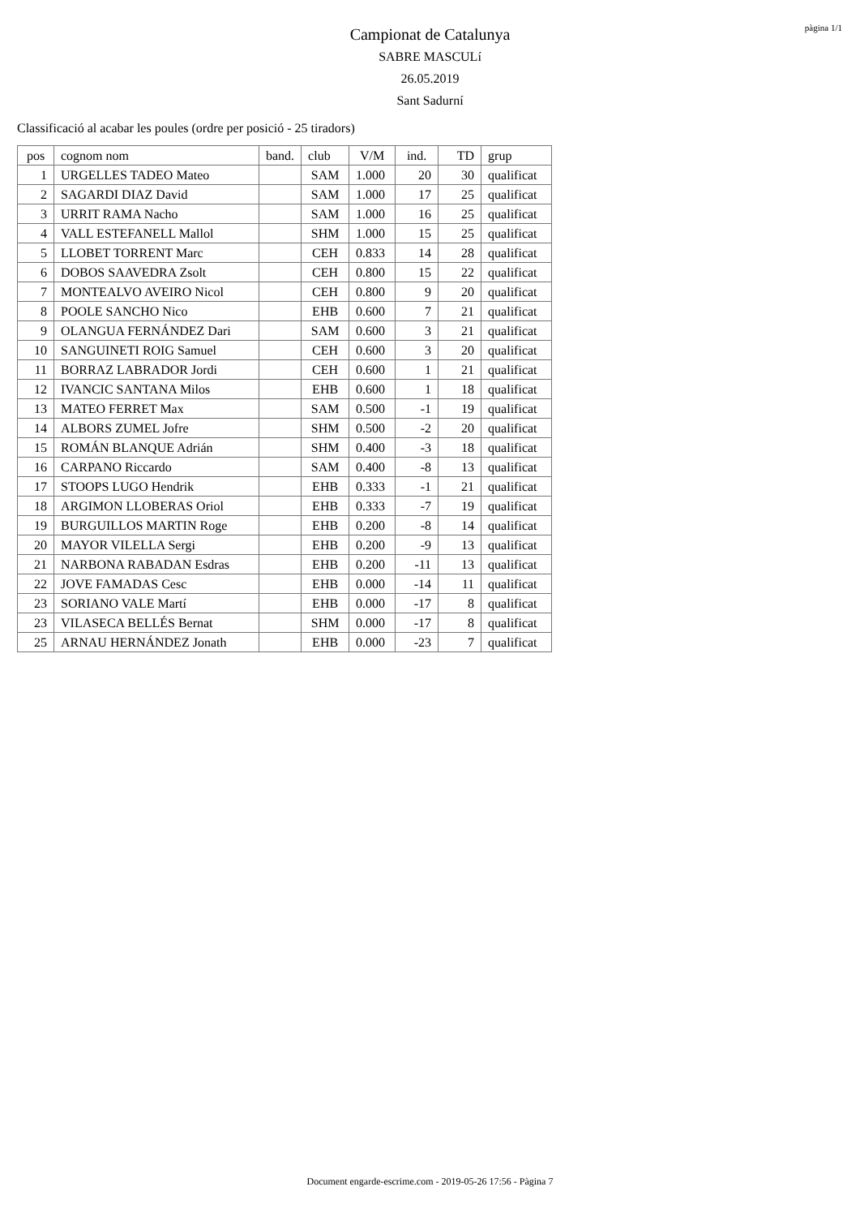pàgina 1/1
Campionat de Catalunya
SABRE MASCULí
26.05.2019
Sant Sadurní
Classificació al acabar les poules (ordre per posició - 25 tiradors)
| pos | cognom nom | band. | club | V/M | ind. | TD | grup |
| --- | --- | --- | --- | --- | --- | --- | --- |
| 1 | URGELLES TADEO Mateo | | SAM | 1.000 | 20 | 30 | qualificat |
| 2 | SAGARDI DIAZ David | | SAM | 1.000 | 17 | 25 | qualificat |
| 3 | URRIT RAMA Nacho | | SAM | 1.000 | 16 | 25 | qualificat |
| 4 | VALL ESTEFANELL Mallol | | SHM | 1.000 | 15 | 25 | qualificat |
| 5 | LLOBET TORRENT Marc | | CEH | 0.833 | 14 | 28 | qualificat |
| 6 | DOBOS SAAVEDRA Zsolt | | CEH | 0.800 | 15 | 22 | qualificat |
| 7 | MONTEALVO AVEIRO Nicol | | CEH | 0.800 | 9 | 20 | qualificat |
| 8 | POOLE SANCHO Nico | | EHB | 0.600 | 7 | 21 | qualificat |
| 9 | OLANGUA FERNÁNDEZ Dari | | SAM | 0.600 | 3 | 21 | qualificat |
| 10 | SANGUINETI ROIG Samuel | | CEH | 0.600 | 3 | 20 | qualificat |
| 11 | BORRAZ LABRADOR Jordi | | CEH | 0.600 | 1 | 21 | qualificat |
| 12 | IVANCIC SANTANA Milos | | EHB | 0.600 | 1 | 18 | qualificat |
| 13 | MATEO FERRET Max | | SAM | 0.500 | -1 | 19 | qualificat |
| 14 | ALBORS ZUMEL Jofre | | SHM | 0.500 | -2 | 20 | qualificat |
| 15 | ROMÁN BLANQUE Adrián | | SHM | 0.400 | -3 | 18 | qualificat |
| 16 | CARPANO Riccardo | | SAM | 0.400 | -8 | 13 | qualificat |
| 17 | STOOPS LUGO Hendrik | | EHB | 0.333 | -1 | 21 | qualificat |
| 18 | ARGIMON LLOBERAS Oriol | | EHB | 0.333 | -7 | 19 | qualificat |
| 19 | BURGUILLOS MARTIN Roge | | EHB | 0.200 | -8 | 14 | qualificat |
| 20 | MAYOR VILELLA Sergi | | EHB | 0.200 | -9 | 13 | qualificat |
| 21 | NARBONA RABADAN Esdras | | EHB | 0.200 | -11 | 13 | qualificat |
| 22 | JOVE FAMADAS Cesc | | EHB | 0.000 | -14 | 11 | qualificat |
| 23 | SORIANO VALE Martí | | EHB | 0.000 | -17 | 8 | qualificat |
| 23 | VILASECA BELLÉS Bernat | | SHM | 0.000 | -17 | 8 | qualificat |
| 25 | ARNAU HERNÁNDEZ Jonath | | EHB | 0.000 | -23 | 7 | qualificat |
Document engarde-escrime.com - 2019-05-26 17:56 - Pàgina 7